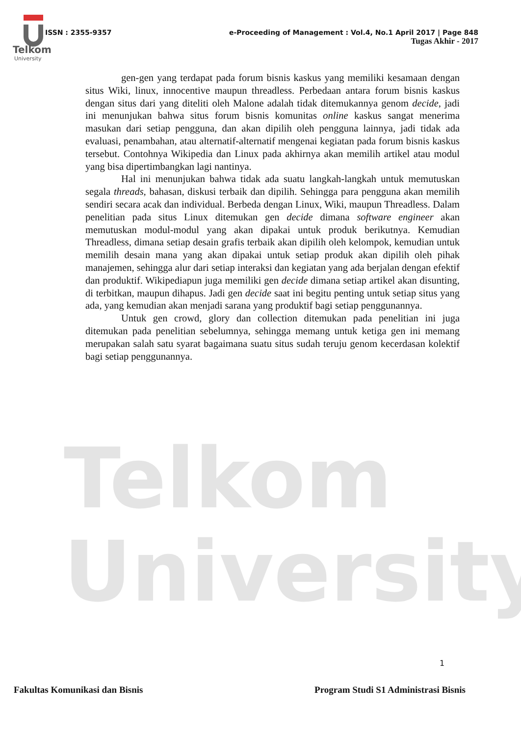Telkom
University
Telkom
University
ISSN : 2355-9357 e-Proceeding of Management : Vol.4, No.1 April 2017 | Page 848
Tugas Akhir - 2017
gen-gen yang terdapat pada forum bisnis kaskus yang memiliki kesamaan dengan situs Wiki, linux, innocentive maupun threadless. Perbedaan antara forum bisnis kaskus dengan situs dari yang diteliti oleh Malone adalah tidak ditemukannya genom decide, jadi ini menunjukan bahwa situs forum bisnis komunitas online kaskus sangat menerima masukan dari setiap pengguna, dan akan dipilih oleh pengguna lainnya, jadi tidak ada evaluasi, penambahan, atau alternatif-alternatif mengenai kegiatan pada forum bisnis kaskus tersebut. Contohnya Wikipedia dan Linux pada akhirnya akan memilih artikel atau modul yang bisa dipertimbangkan lagi nantinya.
Hal ini menunjukan bahwa tidak ada suatu langkah-langkah untuk memutuskan segala threads, bahasan, diskusi terbaik dan dipilih. Sehingga para pengguna akan memilih sendiri secara acak dan individual. Berbeda dengan Linux, Wiki, maupun Threadless. Dalam penelitian pada situs Linux ditemukan gen decide dimana software engineer akan memutuskan modul-modul yang akan dipakai untuk produk berikutnya. Kemudian Threadless, dimana setiap desain grafis terbaik akan dipilih oleh kelompok, kemudian untuk memilih desain mana yang akan dipakai untuk setiap produk akan dipilih oleh pihak manajemen, sehingga alur dari setiap interaksi dan kegiatan yang ada berjalan dengan efektif dan produktif. Wikipediapun juga memiliki gen decide dimana setiap artikel akan disunting, di terbitkan, maupun dihapus. Jadi gen decide saat ini begitu penting untuk setiap situs yang ada, yang kemudian akan menjadi sarana yang produktif bagi setiap penggunannya.
Untuk gen crowd, glory dan collection ditemukan pada penelitian ini juga ditemukan pada penelitian sebelumnya, sehingga memang untuk ketiga gen ini memang merupakan salah satu syarat bagaimana suatu situs sudah teruju genom kecerdasan kolektif bagi setiap penggunannya.
1
Fakultas Komunikasi dan Bisnis Program Studi S1 Administrasi Bisnis